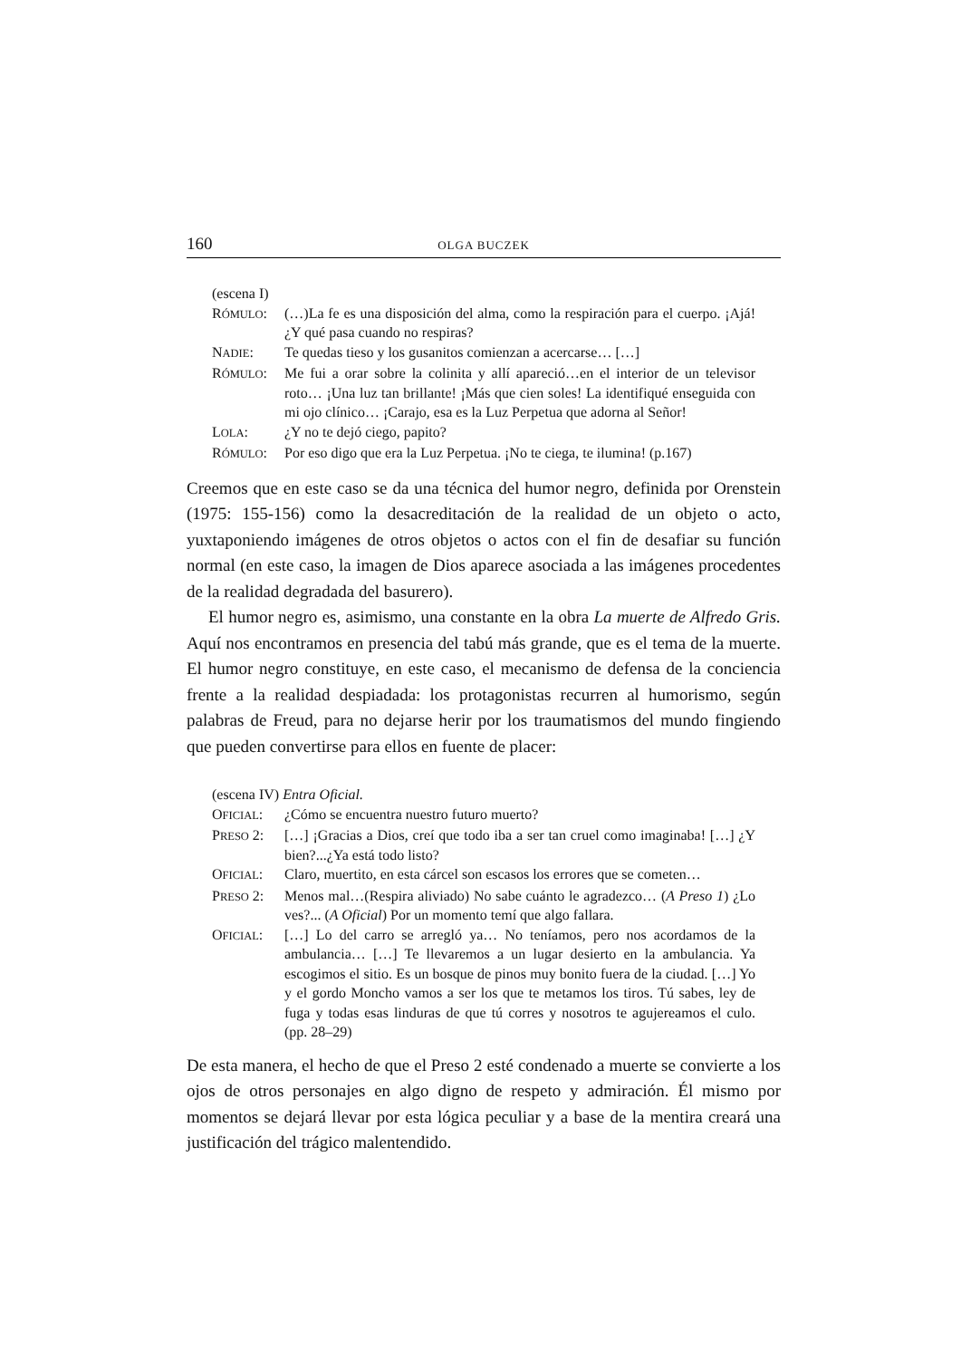160 OLGA BUCZEK
(escena I)
RÓMULO: (…)La fe es una disposición del alma, como la respiración para el cuerpo. ¡Ajá! ¿Y qué pasa cuando no respiras?
NADIE: Te quedas tieso y los gusanitos comienzan a acercarse… […]
RÓMULO: Me fui a orar sobre la colinita y allí apareció…en el interior de un televisor roto… ¡Una luz tan brillante! ¡Más que cien soles! La identifiqué enseguida con mi ojo clínico… ¡Carajo, esa es la Luz Perpetua que adorna al Señor!
LOLA: ¿Y no te dejó ciego, papito?
RÓMULO: Por eso digo que era la Luz Perpetua. ¡No te ciega, te ilumina! (p.167)
Creemos que en este caso se da una técnica del humor negro, definida por Orenstein (1975: 155-156) como la desacreditación de la realidad de un objeto o acto, yuxtaponiendo imágenes de otros objetos o actos con el fin de desafiar su función normal (en este caso, la imagen de Dios aparece asociada a las imágenes procedentes de la realidad degradada del basurero).
El humor negro es, asimismo, una constante en la obra La muerte de Alfredo Gris. Aquí nos encontramos en presencia del tabú más grande, que es el tema de la muerte. El humor negro constituye, en este caso, el mecanismo de defensa de la conciencia frente a la realidad despiadada: los protagonistas recurren al humorismo, según palabras de Freud, para no dejarse herir por los traumatismos del mundo fingiendo que pueden convertirse para ellos en fuente de placer:
(escena IV) Entra Oficial.
OFICIAL: ¿Cómo se encuentra nuestro futuro muerto?
PRESO 2: […] ¡Gracias a Dios, creí que todo iba a ser tan cruel como imaginaba! […] ¿Y bien?...¿Ya está todo listo?
OFICIAL: Claro, muertito, en esta cárcel son escasos los errores que se cometen…
PRESO 2: Menos mal…(Respira aliviado) No sabe cuánto le agradezco… (A Preso 1) ¿Lo ves?... (A Oficial) Por un momento temí que algo fallara.
OFICIAL: […] Lo del carro se arregló ya… No teníamos, pero nos acordamos de la ambulancia… […] Te llevaremos a un lugar desierto en la ambulancia. Ya escogimos el sitio. Es un bosque de pinos muy bonito fuera de la ciudad. […] Yo y el gordo Moncho vamos a ser los que te metamos los tiros. Tú sabes, ley de fuga y todas esas linduras de que tú corres y nosotros te agujereamos el culo. (pp. 28–29)
De esta manera, el hecho de que el Preso 2 esté condenado a muerte se convierte a los ojos de otros personajes en algo digno de respeto y admiración. Él mismo por momentos se dejará llevar por esta lógica peculiar y a base de la mentira creará una justificación del trágico malentendido.